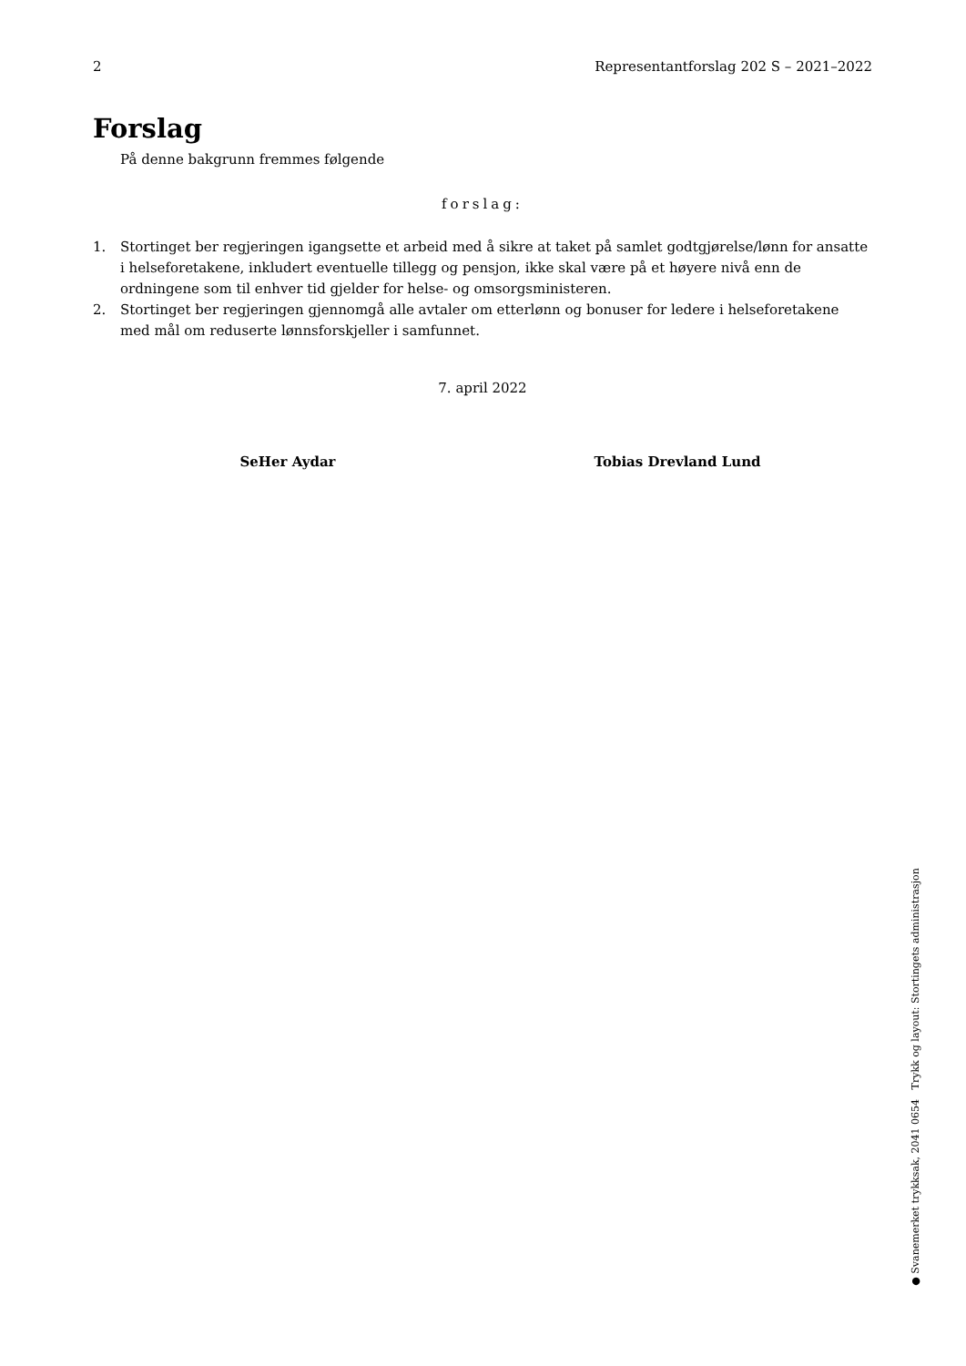2 Representantforslag 202 S – 2021–2022
Forslag
På denne bakgrunn fremmes følgende
forslag:
1. Stortinget ber regjeringen igangsette et arbeid med å sikre at taket på samlet godtgjørelse/lønn for ansatte i helseforetakene, inkludert eventuelle tillegg og pensjon, ikke skal være på et høyere nivå enn de ordningene som til enhver tid gjelder for helse- og omsorgsministeren.
2. Stortinget ber regjeringen gjennomgå alle avtaler om etterlønn og bonuser for ledere i helseforetakene med mål om reduserte lønnsforskjeller i samfunnet.
7. april 2022
SeHer Aydar Tobias Drevland Lund
● Svanemerket trykksak, 2041 0654 Trykk og layout: Stortingets administrasjon